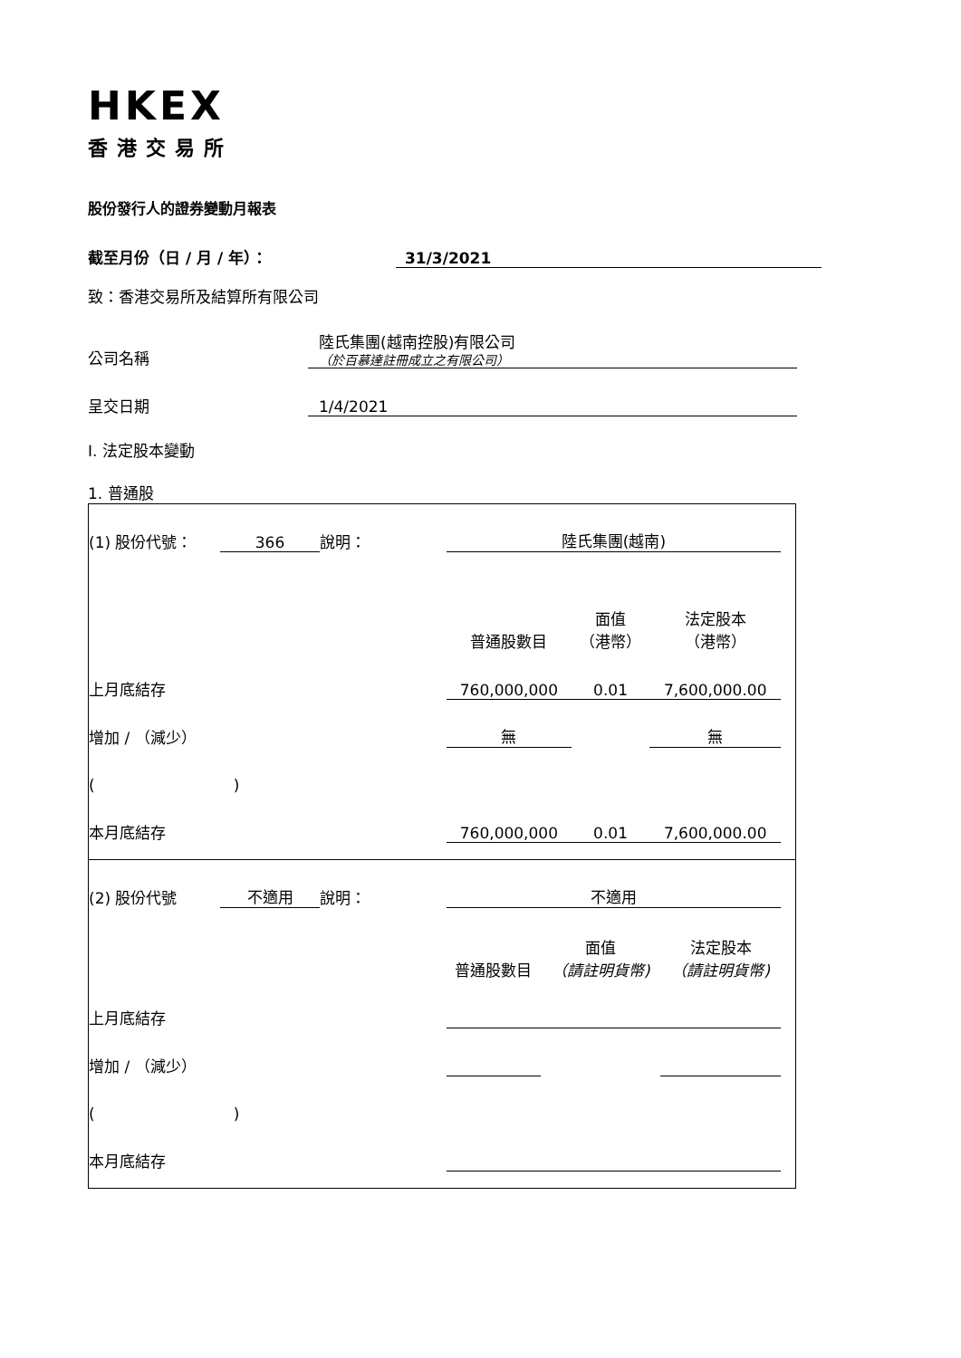HKEX
香港交易所
股份發行人的證券變動月報表
截至月份（日 / 月 / 年）： 31/3/2021
致：香港交易所及結算所有限公司
公司名稱 陸氏集團(越南控股)有限公司
（於百慕達註冊成立之有限公司）
呈交日期 1/4/2021
I. 法定股本變動
1. 普通股
| (1) 股份代號： | 366 | 說明： | 陸氏集團(越南) | | | | |
| | | | 普通股數目 | 面值 （港幣） | | 法定股本 （港幣） | |
| 上月底結存 | | | 760,000,000 | 0.01 | | 7,600,000.00 | |
| 增加 / （減少） | | | 無 | | | 無 | |
| ( ) | | | | | | | |
| 本月底結存 | | | 760,000,000 | 0.01 | | 7,600,000.00 | |
| (2) 股份代號 | 不適用 | 說明： | 不適用 | | | | |
| | | | 普通股數目 | 面值 （請註明貨幣) | | 法定股本 （請註明貨幣) | |
| 上月底結存 | | | | | | | |
| 增加 / （減少） | | | | | | | |
| ( ) | | | | | | | |
| 本月底結存 | | | | | | | |